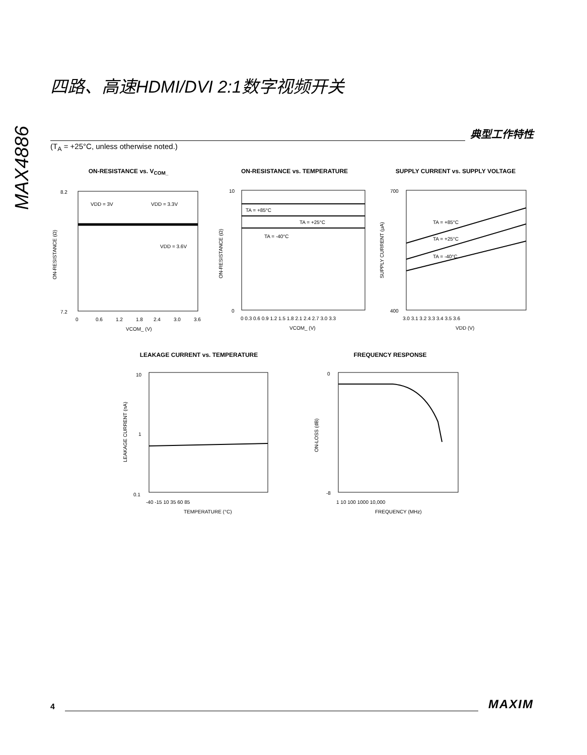MAX4886
四路、高速HDMI/DVI 2:1数字视频开关
典型工作特性
(T<sub>A</sub> = +25°C, unless otherwise noted.)
ON-RESISTANCE vs. V<sub>COM_</sub>
8.2
7.2
VDD = 3V
VDD = 3.3V
VDD = 3.6V
0
0.6
1.2
1.8
2.4
3.0
3.6
VCOM_ (V)
ON-RESISTANCE (Ω)
ON-RESISTANCE vs. TEMPERATURE
TA = +85°C
TA = +25°C
TA = -40°C
10
0
0 0.3 0.6 0.9 1.2 1.5 1.8 2.1 2.4 2.7 3.0 3.3
VCOM_ (V)
ON-RESISTANCE (Ω)
SUPPLY CURRENT vs. SUPPLY VOLTAGE
TA = +85°C
TA = +25°C
TA = -40°C
700
400
3.0 3.1 3.2 3.3 3.4 3.5 3.6
VDD (V)
SUPPLY CURRENT (µA)
LEAKAGE CURRENT vs. TEMPERATURE
10
1
0.1
-40 -15 10 35 60 85
TEMPERATURE (°C)
LEAKAGE CURRENT (nA)
FREQUENCY RESPONSE
0
-8
1 10 100 1000 10,000
FREQUENCY (MHz)
ON-LOSS (dB)
4
MAXIM